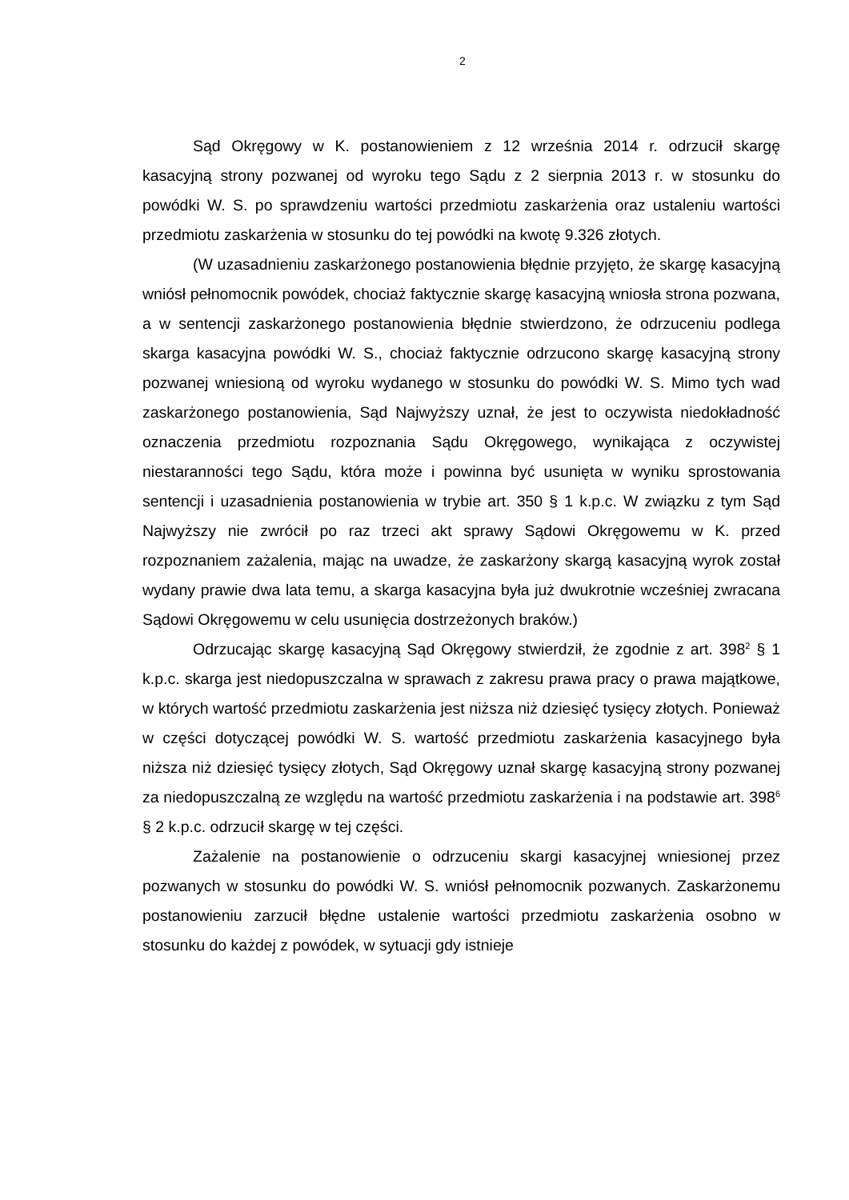2
Sąd Okręgowy w K. postanowieniem z 12 września 2014 r. odrzucił skargę kasacyjną strony pozwanej od wyroku tego Sądu z 2 sierpnia 2013 r. w stosunku do powódki W. S. po sprawdzeniu wartości przedmiotu zaskarżenia oraz ustaleniu wartości przedmiotu zaskarżenia w stosunku do tej powódki na kwotę 9.326 złotych.
(W uzasadnieniu zaskarżonego postanowienia błędnie przyjęto, że skargę kasacyjną wniósł pełnomocnik powódek, chociaż faktycznie skargę kasacyjną wniosła strona pozwana, a w sentencji zaskarżonego postanowienia błędnie stwierdzono, że odrzuceniu podlega skarga kasacyjna powódki W. S., chociaż faktycznie odrzucono skargę kasacyjną strony pozwanej wniesioną od wyroku wydanego w stosunku do powódki W. S. Mimo tych wad zaskarżonego postanowienia, Sąd Najwyższy uznał, że jest to oczywista niedokładność oznaczenia przedmiotu rozpoznania Sądu Okręgowego, wynikająca z oczywistej niestaranności tego Sądu, która może i powinna być usunięta w wyniku sprostowania sentencji i uzasadnienia postanowienia w trybie art. 350 § 1 k.p.c. W związku z tym Sąd Najwyższy nie zwrócił po raz trzeci akt sprawy Sądowi Okręgowemu w K. przed rozpoznaniem zażalenia, mając na uwadze, że zaskarżony skargą kasacyjną wyrok został wydany prawie dwa lata temu, a skarga kasacyjna była już dwukrotnie wcześniej zwracana Sądowi Okręgowemu w celu usunięcia dostrzeżonych braków.)
Odrzucając skargę kasacyjną Sąd Okręgowy stwierdził, że zgodnie z art. 398<sup>2</sup> § 1 k.p.c. skarga jest niedopuszczalna w sprawach z zakresu prawa pracy o prawa majątkowe, w których wartość przedmiotu zaskarżenia jest niższa niż dziesięć tysięcy złotych. Ponieważ w części dotyczącej powódki W. S. wartość przedmiotu zaskarżenia kasacyjnego była niższa niż dziesięć tysięcy złotych, Sąd Okręgowy uznał skargę kasacyjną strony pozwanej za niedopuszczalną ze względu na wartość przedmiotu zaskarżenia i na podstawie art. 398<sup>6</sup> § 2 k.p.c. odrzucił skargę w tej części.
Zażalenie na postanowienie o odrzuceniu skargi kasacyjnej wniesionej przez pozwanych w stosunku do powódki W. S. wniósł pełnomocnik pozwanych. Zaskarżonemu postanowieniu zarzucił błędne ustalenie wartości przedmiotu zaskarżenia osobno w stosunku do każdej z powódek, w sytuacji gdy istnieje